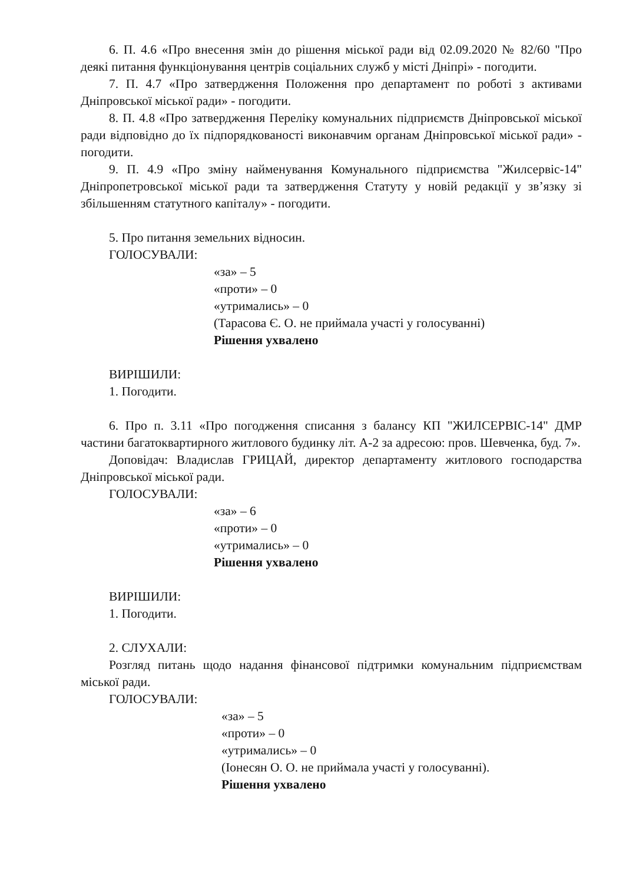6. П. 4.6 «Про внесення змін до рішення міської ради від 02.09.2020 № 82/60 "Про деякі питання функціонування центрів соціальних служб у місті Дніпрі» - погодити.
7. П. 4.7 «Про затвердження Положення про департамент по роботі з активами Дніпровської міської ради» - погодити.
8. П. 4.8 «Про затвердження Переліку комунальних підприємств Дніпровської міської ради відповідно до їх підпорядкованості виконавчим органам Дніпровської міської ради» - погодити.
9. П. 4.9 «Про зміну найменування Комунального підприємства "Жилсервіс-14" Дніпропетровської міської ради та затвердження Статуту у новій редакції у зв’язку зі збільшенням статутного капіталу» - погодити.
5. Про питання земельних відносин.
ГОЛОСУВАЛИ:
«за» – 5
«проти» – 0
«утримались» – 0
(Тарасова Є. О. не приймала участі у голосуванні)
Рішення ухвалено
ВИРІШИЛИ:
1. Погодити.
6. Про п. 3.11 «Про погодження списання з балансу КП "ЖИЛСЕРВІС-14" ДМР частини багатоквартирного житлового будинку літ. А-2 за адресою: пров. Шевченка, буд. 7».
Доповідач: Владислав ГРИЦАЙ, директор департаменту житлового господарства Дніпровської міської ради.
ГОЛОСУВАЛИ:
«за» – 6
«проти» – 0
«утримались» – 0
Рішення ухвалено
ВИРІШИЛИ:
1. Погодити.
2. СЛУХАЛИ:
Розгляд питань щодо надання фінансової підтримки комунальним підприємствам міської ради.
ГОЛОСУВАЛИ:
«за» – 5
«проти» – 0
«утримались» – 0
(Іонесян О. О. не приймала участі у голосуванні).
Рішення ухвалено